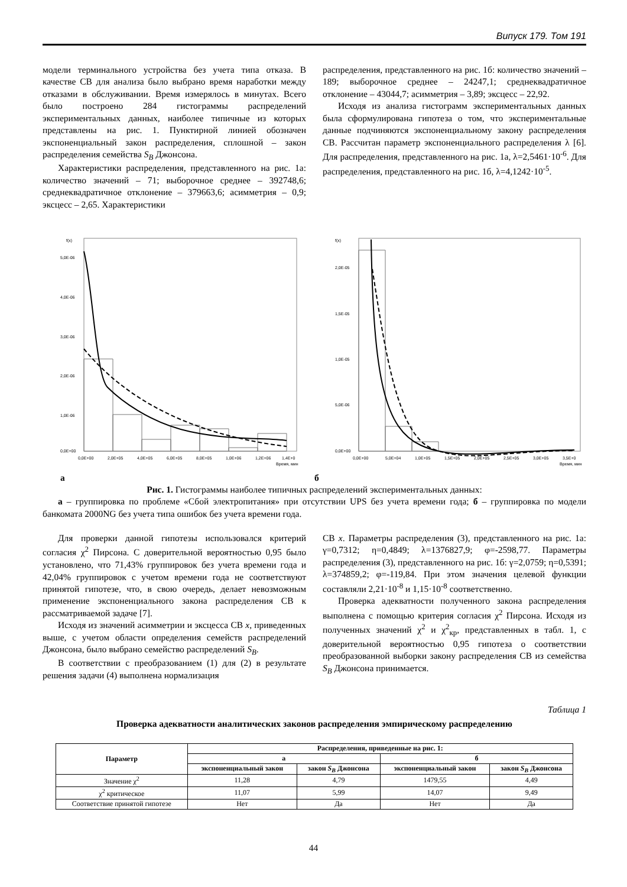Випуск 179. Том 191
модели терминального устройства без учета типа отказа. В качестве СВ для анализа было выбрано время наработки между отказами в обслуживании. Время измерялось в минутах. Всего было построено 284 гистограммы распределений экспериментальных данных, наиболее типичные из которых представлены на рис. 1. Пунктирной линией обозначен экспоненциальный закон распределения, сплошной – закон распределения семейства S<sub>B</sub> Джонсона.
Характеристики распределения, представленного на рис. 1а: количество значений – 71; выборочное среднее – 392748,6; среднеквадратичное отклонение – 379663,6; асимметрия – 0,9; эксцесс – 2,65. Характеристики
распределения, представленного на рис. 1б: количество значений – 189; выборочное среднее – 24247,1; среднеквадратичное отклонение – 43044,7; асимметрия – 3,89; эксцесс – 22,92.
Исходя из анализа гистограмм экспериментальных данных была сформулирована гипотеза о том, что экспериментальные данные подчиняются экспоненциальному закону распределения СВ. Рассчитан параметр экспоненциального распределения λ [6]. Для распределения, представленного на рис. 1а, λ=2,5461·10<sup>-6</sup>. Для распределения, представленного на рис. 1б, λ=4,1242·10<sup>-5</sup>.
f(x)
5,0E-06
4,0E-06
3,0E-06
2,0E-06
1,0E-06
0,0E+00
0,0E+00
2,0E+05
4,0E+05
6,0E+05
8,0E+05
1,0E+06
1,2E+06
1,4E+0
Время, мин
f(x)
2,0E-05
1,5E-05
1,0E-05
5,0E-06
0,0E+00
0,0E+00
5,0E+04
1,0E+05
1,5E+05
2,0E+05
2,5E+05
3,0E+05
3,5E+0
Время, мин
а б
Рис. 1. Гистограммы наиболее типичных распределений экспериментальных данных:
а – группировка по проблеме «Сбой электропитания» при отсутствии UPS без учета времени года; б – группировка по модели банкомата 2000NG без учета типа ошибок без учета времени года.
Для проверки данной гипотезы использовался критерий согласия χ<sup>2</sup> Пирсона. С доверительной вероятностью 0,95 было установлено, что 71,43% группировок без учета времени года и 42,04% группировок с учетом времени года не соответствуют принятой гипотезе, что, в свою очередь, делает невозможным применение экспоненциального закона распределения СВ к рассматриваемой задаче [7].
Исходя из значений асимметрии и эксцесса СВ x, приведенных выше, с учетом области определения семейств распределений Джонсона, было выбрано семейство распределений S<sub>B</sub>.
В соответствии с преобразованием (1) для (2) в результате решения задачи (4) выполнена нормализация
СВ x. Параметры распределения (3), представленного на рис. 1а: γ=0,7312; η=0,4849; λ=1376827,9; φ=-2598,77. Параметры распределения (3), представленного на рис. 1б: γ=2,0759; η=0,5391; λ=374859,2; φ=-119,84. При этом значения целевой функции составляли 2,21·10<sup>-8</sup> и 1,15·10<sup>-8</sup> соответственно.
Проверка адекватности полученного закона распределения выполнена с помощью критерия согласия χ<sup>2</sup> Пирсона. Исходя из полученных значений χ<sup>2</sup> и χ<sup>2</sup><sub>кр</sub>, представленных в табл. 1, с доверительной вероятностью 0,95 гипотеза о соответствии преобразованной выборки закону распределения СВ из семейства S<sub>B</sub> Джонсона принимается.
Таблица 1
Проверка адекватности аналитических законов распределения эмпирическому распределению
| Параметр | Распределения, приведенные на рис. 1: | | | |
| --- | --- | --- | --- | --- |
| | а | | б | |
| | экспоненциальный закон | закон S<sub>B</sub> Джонсона | экспоненциальный закон | закон S<sub>B</sub> Джонсона |
| Значение χ<sup>2</sup> | 11,28 | 4,79 | 1479,55 | 4,49 |
| χ<sup>2</sup> критическое | 11,07 | 5,99 | 14,07 | 9,49 |
| Соответствие принятой гипотезе | Нет | Да | Нет | Да |
44